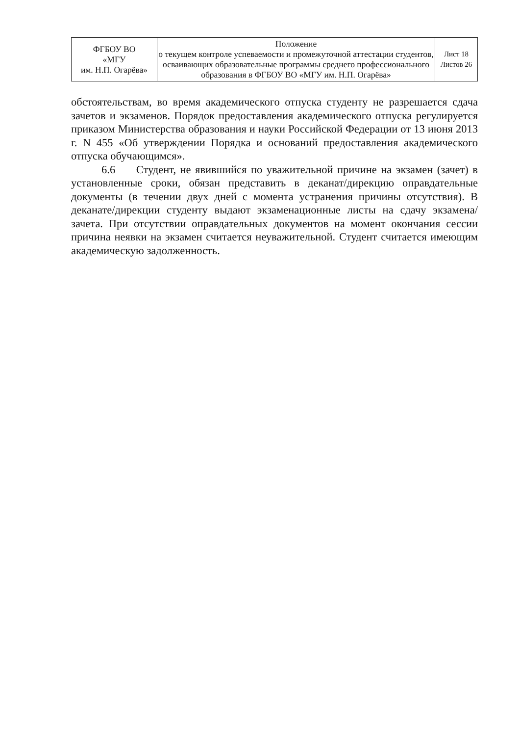| ФГБОУ ВО «МГУ им. Н.П. Огарёва» | Положение о текущем контроле успеваемости и промежуточной аттестации студентов, осваивающих образовательные программы среднего профессионального образования в ФГБОУ ВО «МГУ им. Н.П. Огарёва» | Лист 18 Листов 26 |
обстоятельствам, во время академического отпуска студенту не разрешается сдача зачетов и экзаменов. Порядок предоставления академического отпуска регулируется приказом Министерства образования и науки Российской Федерации от 13 июня 2013 г. N 455 «Об утверждении Порядка и оснований предоставления академического отпуска обучающимся».
6.6 Студент, не явившийся по уважительной причине на экзамен (зачет) в установленные сроки, обязан представить в деканат/дирекцию оправдательные документы (в течении двух дней с момента устранения причины отсутствия). В деканате/дирекции студенту выдают экзаменационные листы на сдачу экзамена/зачета. При отсутствии оправдательных документов на момент окончания сессии причина неявки на экзамен считается неуважительной. Студент считается имеющим академическую задолженность.